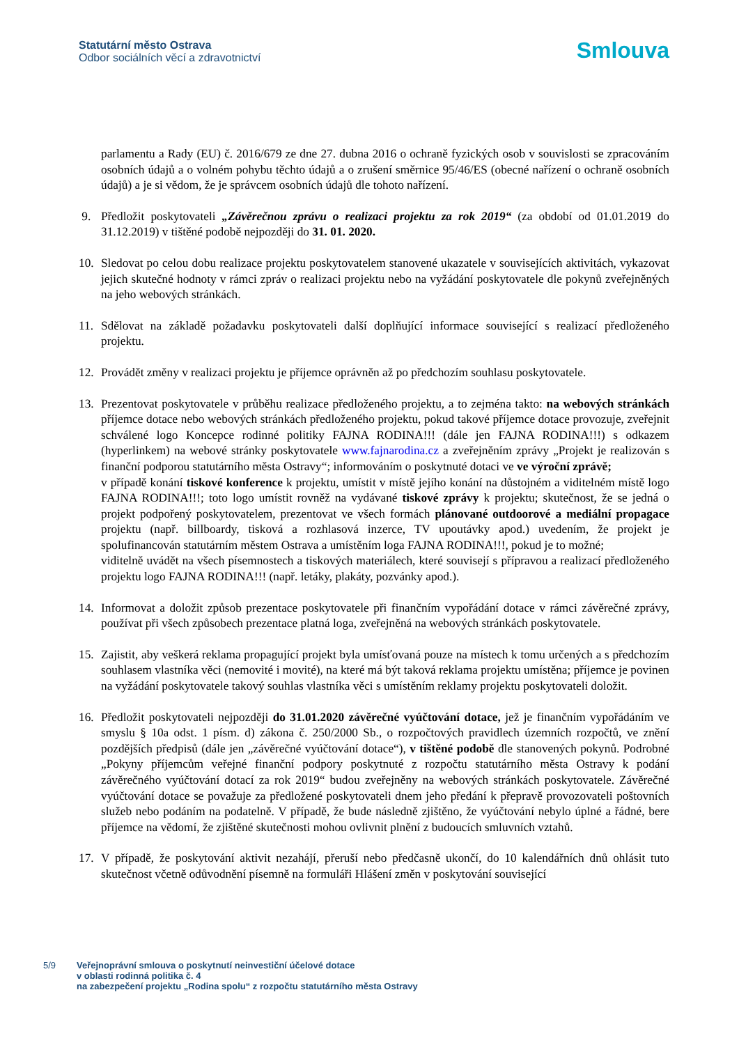Statutární město Ostrava
Odbor sociálních věcí a zdravotnictví
Smlouva
parlamentu a Rady (EU) č. 2016/679 ze dne 27. dubna 2016 o ochraně fyzických osob v souvislosti se zpracováním osobních údajů a o volném pohybu těchto údajů a o zrušení směrnice 95/46/ES (obecné nařízení o ochraně osobních údajů) a je si vědom, že je správcem osobních údajů dle tohoto nařízení.
9. Předložit poskytovateli „Závěrečnou zprávu o realizaci projektu za rok 2019“ (za období od 01.01.2019 do 31.12.2019) v tištěné podobě nejpozději do 31. 01. 2020.
10. Sledovat po celou dobu realizace projektu poskytovatelem stanovené ukazatele v souvisejících aktivitách, vykazovat jejich skutečné hodnoty v rámci zpráv o realizaci projektu nebo na vyžádání poskytovatele dle pokynů zveřejněných na jeho webových stránkách.
11. Sdělovat na základě požadavku poskytovateli další doplňující informace související s realizací předloženého projektu.
12. Provádět změny v realizaci projektu je příjemce oprávněn až po předchozím souhlasu poskytovatele.
13. Prezentovat poskytovatele v průběhu realizace předloženého projektu, a to zejména takto: na webových stránkách příjemce dotace nebo webových stránkách předloženého projektu, pokud takové příjemce dotace provozuje, zveřejnit schválené logo Koncepce rodinné politiky FAJNA RODINA!!! (dále jen FAJNA RODINA!!!) s odkazem (hyperlinkem) na webové stránky poskytovatele www.fajnarodina.cz a zveřejněním zprávy „Projekt je realizován s finanční podporou statutárního města Ostravy“; informováním o poskytnuté dotaci ve ve výroční zprávě;
v případě konání tiskové konference k projektu, umístit v místě jejího konání na důstojném a viditelném místě logo FAJNA RODINA!!!; toto logo umístit rovněž na vydávané tiskové zprávy k projektu; skutečnost, že se jedná o projekt podpořený poskytovatelem, prezentovat ve všech formách plánované outdoorové a mediální propagace projektu (např. billboardy, tisková a rozhlasová inzerce, TV upoutávky apod.) uvedením, že projekt je spolufinancován statutárním městem Ostrava a umístěním loga FAJNA RODINA!!!, pokud je to možné;
viditelně uvádět na všech písemnostech a tiskových materiálech, které souvisejí s přípravou a realizací předloženého projektu logo FAJNA RODINA!!! (např. letáky, plakáty, pozvánky apod.).
14. Informovat a doložit způsob prezentace poskytovatele při finančním vypořádání dotace v rámci závěrečné zprávy, používat při všech způsobech prezentace platná loga, zveřejněná na webových stránkách poskytovatele.
15. Zajistit, aby veškerá reklama propagující projekt byla umísťovaná pouze na místech k tomu určených a s předchozím souhlasem vlastníka věci (nemovité i movité), na které má být taková reklama projektu umístěna; příjemce je povinen na vyžádání poskytovatele takový souhlas vlastníka věci s umístěním reklamy projektu poskytovateli doložit.
16. Předložit poskytovateli nejpozději do 31.01.2020 závěrečné vyúčtování dotace, jež je finančním vypořádáním ve smyslu § 10a odst. 1 písm. d) zákona č. 250/2000 Sb., o rozpočtových pravidlech územních rozpočtů, ve znění pozdějších předpisů (dále jen „závěrečné vyúčtování dotace“), v tištěné podobě dle stanovených pokynů. Podrobné „Pokyny příjemcům veřejné finanční podpory poskytnuté z rozpočtu statutárního města Ostravy k podání závěrečného vyúčtování dotací za rok 2019“ budou zveřejněny na webových stránkách poskytovatele. Závěrečné vyúčtování dotace se považuje za předložené poskytovateli dnem jeho předání k přepravě provozovateli poštovních služeb nebo podáním na podatelně. V případě, že bude následně zjištěno, že vyúčtování nebylo úplné a řádné, bere příjemce na vědomí, že zjištěné skutečnosti mohou ovlivnit plnění z budoucích smluvních vztahů.
17. V případě, že poskytování aktivit nezahájí, přeruší nebo předčasně ukončí, do 10 kalendářních dnů ohlásit tuto skutečnost včetně odůvodnění písemně na formuláři Hlášení změn v poskytování související
5/9 Veřejnoprávní smlouva o poskytnutí neinvestiční účelové dotace
v oblasti rodinná politika č. 4
na zabezpečení projektu „Rodina spolu“ z rozpočtu statutárního města Ostravy